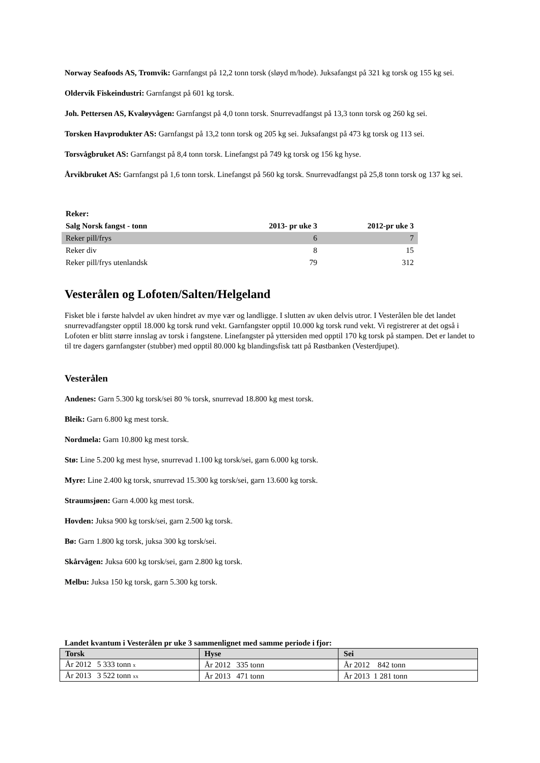Norway Seafoods AS, Tromvik: Garnfangst på 12,2 tonn torsk (sløyd m/hode). Juksafangst på 321 kg torsk og 155 kg sei.
Oldervik Fiskeindustri: Garnfangst på 601 kg torsk.
Joh. Pettersen AS, Kvaløyvågen: Garnfangst på 4,0 tonn torsk. Snurrevadfangst på 13,3 tonn torsk og 260 kg sei.
Torsken Havprodukter AS: Garnfangst på 13,2 tonn torsk og 205 kg sei. Juksafangst på 473 kg torsk og 113 sei.
Torsvågbruket AS: Garnfangst på 8,4 tonn torsk. Linefangst på 749 kg torsk og 156 kg hyse.
Årvikbruket AS: Garnfangst på 1,6 tonn torsk. Linefangst på 560 kg torsk. Snurrevadfangst på 25,8 tonn torsk og 137 kg sei.
| Reker: | | |
| --- | --- | --- |
| Salg Norsk fangst - tonn | 2013- pr uke 3 | 2012-pr uke 3 |
| Reker pill/frys | 6 | 7 |
| Reker div | 8 | 15 |
| Reker pill/frys utenlandsk | 79 | 312 |
Vesterålen og Lofoten/Salten/Helgeland
Fisket ble i første halvdel av uken hindret av mye vær og landligge. I slutten av uken delvis utror. I Vesterålen ble det landet snurrevadfangster opptil 18.000 kg torsk rund vekt. Garnfangster opptil 10.000 kg torsk rund vekt. Vi registrerer at det også i Lofoten er blitt større innslag av torsk i fangstene. Linefangster på yttersiden med opptil 170 kg torsk på stampen. Det er landet to til tre dagers garnfangster (stubber) med opptil 80.000 kg blandingsfisk tatt på Røstbanken (Vesterdjupet).
Vesterålen
Andenes: Garn 5.300 kg torsk/sei 80 % torsk, snurrevad 18.800 kg mest torsk.
Bleik: Garn 6.800 kg mest torsk.
Nordmela: Garn 10.800 kg mest torsk.
Stø: Line 5.200 kg mest hyse, snurrevad 1.100 kg torsk/sei, garn 6.000 kg torsk.
Myre: Line 2.400 kg torsk, snurrevad 15.300 kg torsk/sei, garn 13.600 kg torsk.
Straumsjøen: Garn 4.000 kg mest torsk.
Hovden: Juksa 900 kg torsk/sei, garn 2.500 kg torsk.
Bø: Garn 1.800 kg torsk, juksa 300 kg torsk/sei.
Skårvågen: Juksa 600 kg torsk/sei, garn 2.800 kg torsk.
Melbu: Juksa 150 kg torsk, garn 5.300 kg torsk.
Landet kvantum i Vesterålen pr uke 3 sammenlignet med samme periode i fjor:
| Torsk | Hyse | Sei |
| --- | --- | --- |
| År 2012 5 333 tonn x | År 2012 335 tonn | År 2012 842 tonn |
| År 2013 3 522 tonn xx | År 2013 471 tonn | År 2013 1 281 tonn |